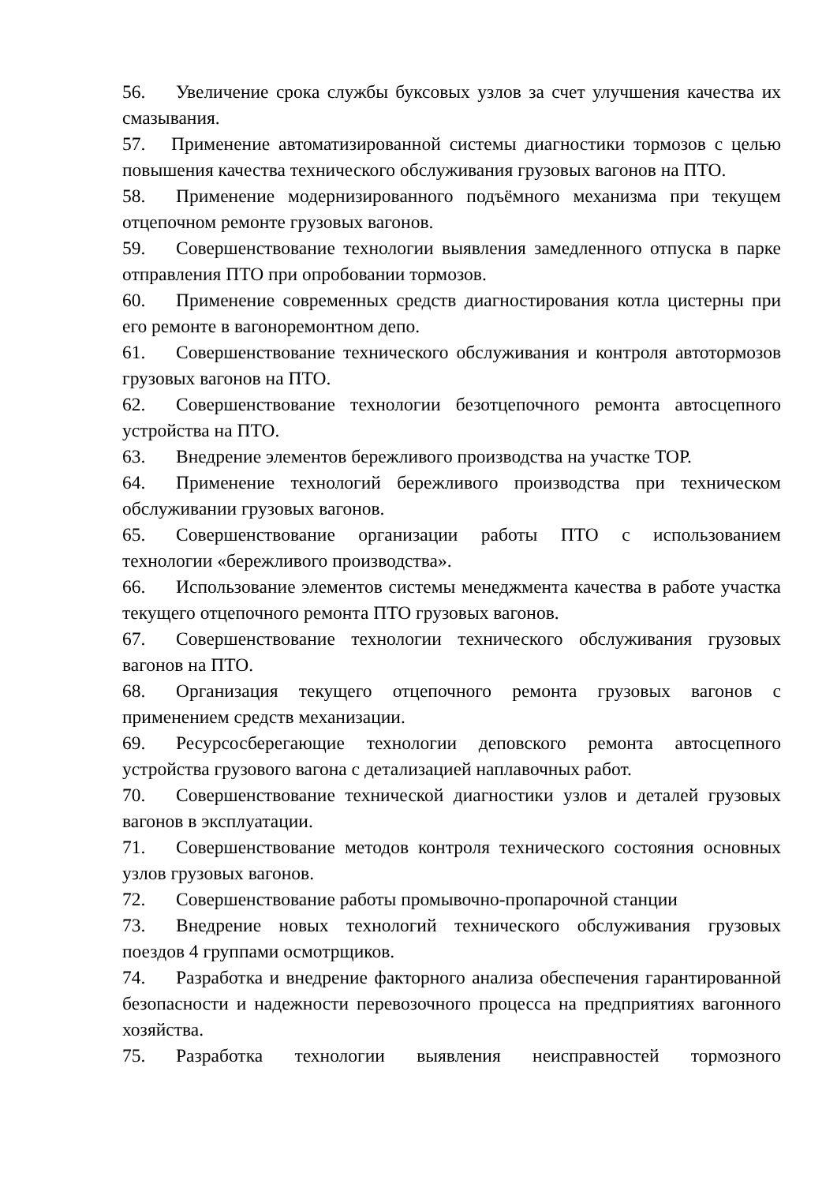56. Увеличение срока службы буксовых узлов за счет улучшения качества их смазывания.
57. Применение автоматизированной системы диагностики тормозов с целью повышения качества технического обслуживания грузовых вагонов на ПТО.
58. Применение модернизированного подъёмного механизма при текущем отцепочном ремонте грузовых вагонов.
59. Совершенствование технологии выявления замедленного отпуска в парке отправления ПТО при опробовании тормозов.
60. Применение современных средств диагностирования котла цистерны при его ремонте в вагоноремонтном депо.
61. Совершенствование технического обслуживания и контроля автотормозов грузовых вагонов на ПТО.
62. Совершенствование технологии безотцепочного ремонта автосцепного устройства на ПТО.
63. Внедрение элементов бережливого производства на участке ТОР.
64. Применение технологий бережливого производства при техническом обслуживании грузовых вагонов.
65. Совершенствование организации работы ПТО с использованием технологии «бережливого производства».
66. Использование элементов системы менеджмента качества в работе участка текущего отцепочного ремонта ПТО грузовых вагонов.
67. Совершенствование технологии технического обслуживания грузовых вагонов на ПТО.
68. Организация текущего отцепочного ремонта грузовых вагонов с применением средств механизации.
69. Ресурсосберегающие технологии деповского ремонта автосцепного устройства грузового вагона с детализацией наплавочных работ.
70. Совершенствование технической диагностики узлов и деталей грузовых вагонов в эксплуатации.
71. Совершенствование методов контроля технического состояния основных узлов грузовых вагонов.
72. Совершенствование работы промывочно-пропарочной станции
73. Внедрение новых технологий технического обслуживания грузовых поездов 4 группами осмотрщиков.
74. Разработка и внедрение факторного анализа обеспечения гарантированной безопасности и надежности перевозочного процесса на предприятиях вагонного хозяйства.
75. Разработка технологии выявления неисправностей тормозного